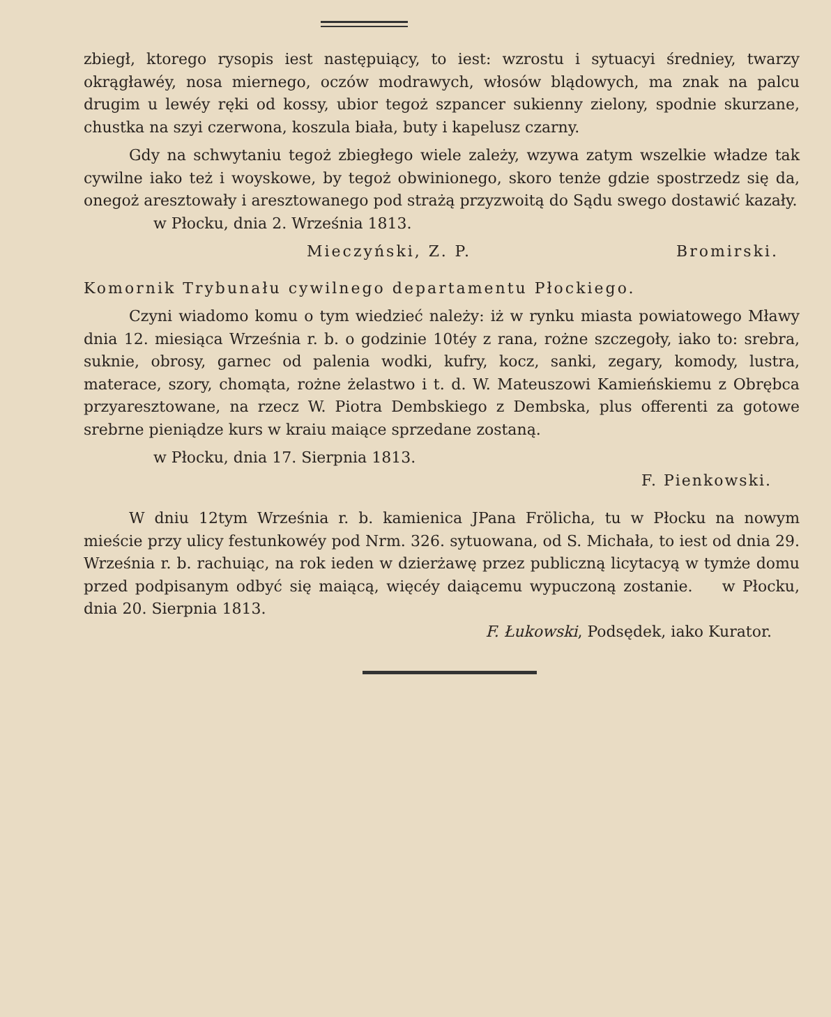zbiegł, ktorego rysopis iest następuiący, to iest: wzrostu i sytuacyi średniey, twarzy okrągławéy, nosa miernego, oczów modrawych, włosów blądowych, ma znak na palcu drugim u lewéy ręki od kossy, ubior tegoż szpancer sukienny zielony, spodnie skurzane, chustka na szyi czerwona, koszula biała, buty i kapelusz czarny.
Gdy na schwytaniu tegoż zbiegłego wiele zależy, wzywa zatym wszelkie władze tak cywilne iako też i woyskowe, by tegoż obwinionego, skoro tenże gdzie spostrzedz się da, onegoż aresztowały i aresztowanego pod strażą przyzwoitą do Sądu swego dostawić kazały.
w Płocku, dnia 2. Września 1813.
Mieczyński, Z. P. Bromirski.
Komornik Trybunału cywilnego departamentu Płockiego.
Czyni wiadomo komu o tym wiedzieć należy: iż w rynku miasta powiatowego Mławy dnia 12. miesiąca Września r. b. o godzinie 10téy z rana, rożne szczegoły, iako to: srebra, suknie, obrosy, garnec od palenia wodki, kufry, kocz, sanki, zegary, komody, lustra, materace, szory, chomąta, rożne żelastwo i t. d. W. Mateuszowi Kamieńskiemu z Obrębca przyaresztowane, na rzecz W. Piotra Dembskiego z Dembska, plus offerenti za gotowe srebrne pieniądze kurs w kraiu maiące sprzedane zostaną.
w Płocku, dnia 17. Sierpnia 1813.
F. Pienkowski.
W dniu 12tym Września r. b. kamienica JPana Frölicha, tu w Płocku na nowym mieście przy ulicy festunkowéy pod Nrm. 326. sytuowana, od S. Michała, to iest od dnia 29. Września r. b. rachuiąc, na rok ieden w dzierżawę przez publiczną licytacyą w tymże domu przed podpisanym odbyć się maiącą, więcéy daiącemu wypuczoną zostanie. w Płocku, dnia 20. Sierpnia 1813.
F. Łukowski, Podsędek, iako Kurator.